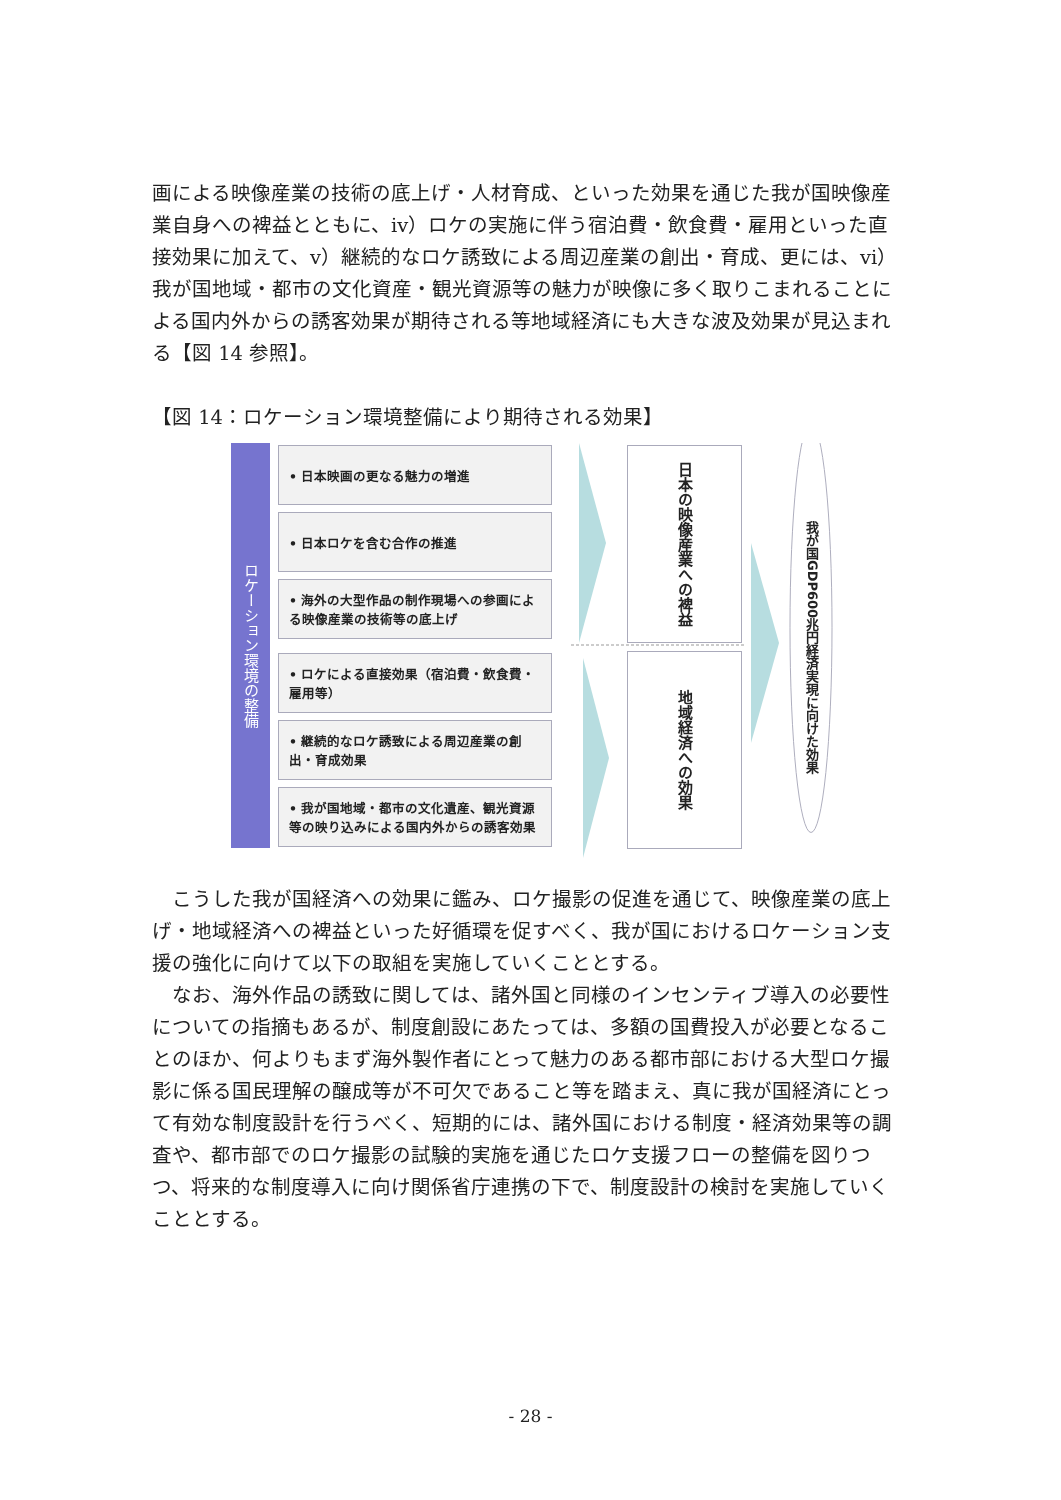画による映像産業の技術の底上げ・人材育成、といった効果を通じた我が国映像産業自身への裨益とともに、ⅳ）ロケの実施に伴う宿泊費・飲食費・雇用といった直接効果に加えて、ⅴ）継続的なロケ誘致による周辺産業の創出・育成、更には、ⅵ）我が国地域・都市の文化資産・観光資源等の魅力が映像に多く取りこまれることによる国内外からの誘客効果が期待される等地域経済にも大きな波及効果が見込まれる【図 14 参照】。
【図 14：ロケーション環境整備により期待される効果】
ロケーション環境の整備
• 日本映画の更なる魅力の増進
• 日本ロケを含む合作の推進
• 海外の大型作品の制作現場への参画による映像産業の技術等の底上げ
• ロケによる直接効果（宿泊費・飲食費・雇用等）
• 継続的なロケ誘致による周辺産業の創出・育成効果
• 我が国地域・都市の文化遺産、観光資源等の映り込みによる国内外からの誘客効果
日本の映像産業への裨益
地域経済への効果
我が国GDP600兆円経済実現に向けた効果
　こうした我が国経済への効果に鑑み、ロケ撮影の促進を通じて、映像産業の底上げ・地域経済への裨益といった好循環を促すべく、我が国におけるロケーション支援の強化に向けて以下の取組を実施していくこととする。
　なお、海外作品の誘致に関しては、諸外国と同様のインセンティブ導入の必要性についての指摘もあるが、制度創設にあたっては、多額の国費投入が必要となることのほか、何よりもまず海外製作者にとって魅力のある都市部における大型ロケ撮影に係る国民理解の醸成等が不可欠であること等を踏まえ、真に我が国経済にとって有効な制度設計を行うべく、短期的には、諸外国における制度・経済効果等の調査や、都市部でのロケ撮影の試験的実施を通じたロケ支援フローの整備を図りつつ、将来的な制度導入に向け関係省庁連携の下で、制度設計の検討を実施していくこととする。
- 28 -